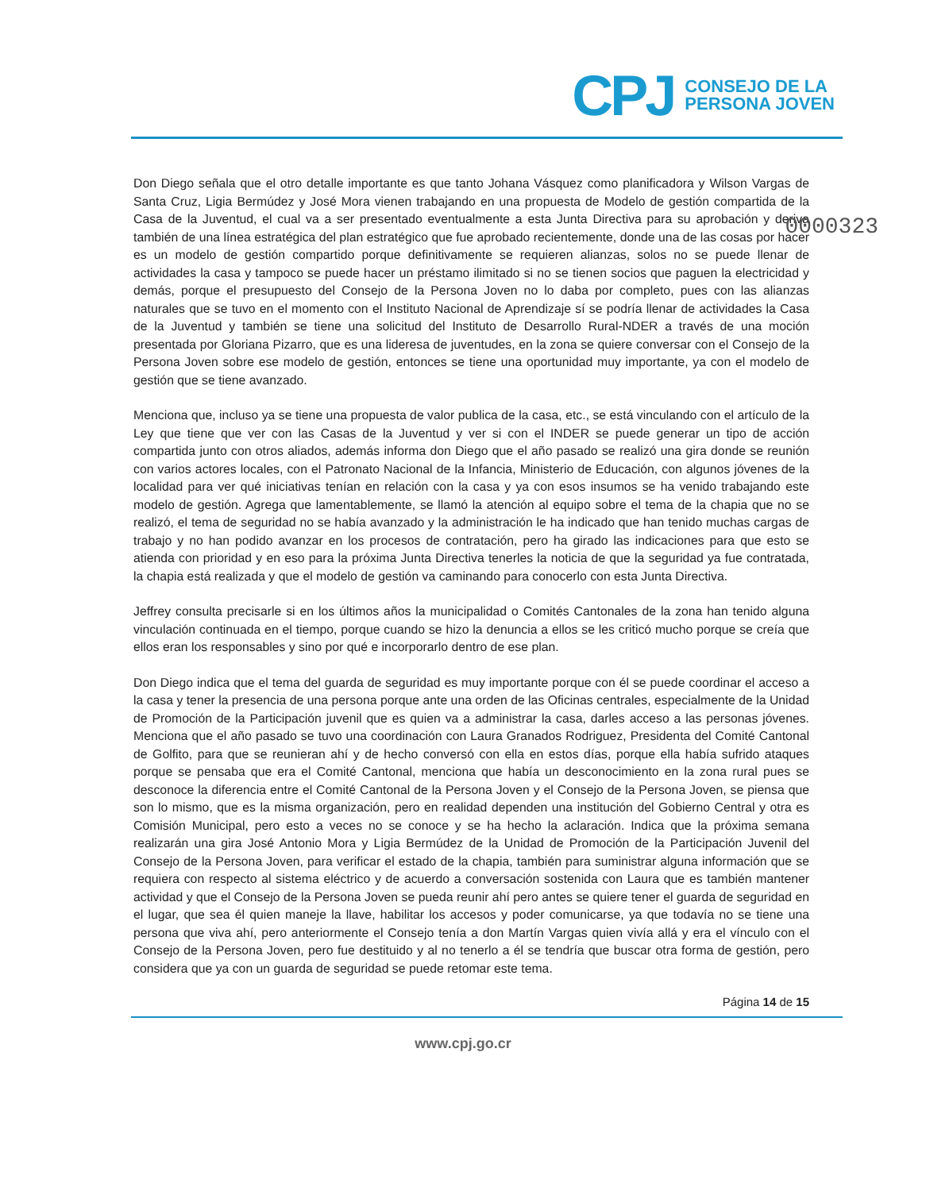CPJ
CONSEJO DE LA
PERSONA JOVEN
0000323
Don Diego señala que el otro detalle importante es que tanto Johana Vásquez como planificadora y Wilson Vargas de Santa Cruz, Ligia Bermúdez y José Mora vienen trabajando en una propuesta de Modelo de gestión compartida de la Casa de la Juventud, el cual va a ser presentado eventualmente a esta Junta Directiva para su aprobación y deriva también de una línea estratégica del plan estratégico que fue aprobado recientemente, donde una de las cosas por hacer es un modelo de gestión compartido porque definitivamente se requieren alianzas, solos no se puede llenar de actividades la casa y tampoco se puede hacer un préstamo ilimitado si no se tienen socios que paguen la electricidad y demás, porque el presupuesto del Consejo de la Persona Joven no lo daba por completo, pues con las alianzas naturales que se tuvo en el momento con el Instituto Nacional de Aprendizaje sí se podría llenar de actividades la Casa de la Juventud y también se tiene una solicitud del Instituto de Desarrollo Rural-NDER a través de una moción presentada por Gloriana Pizarro, que es una lideresa de juventudes, en la zona se quiere conversar con el Consejo de la Persona Joven sobre ese modelo de gestión, entonces se tiene una oportunidad muy importante, ya con el modelo de gestión que se tiene avanzado.
Menciona que, incluso ya se tiene una propuesta de valor publica de la casa, etc., se está vinculando con el artículo de la Ley que tiene que ver con las Casas de la Juventud y ver si con el INDER se puede generar un tipo de acción compartida junto con otros aliados, además informa don Diego que el año pasado se realizó una gira donde se reunión con varios actores locales, con el Patronato Nacional de la Infancia, Ministerio de Educación, con algunos jóvenes de la localidad para ver qué iniciativas tenían en relación con la casa y ya con esos insumos se ha venido trabajando este modelo de gestión. Agrega que lamentablemente, se llamó la atención al equipo sobre el tema de la chapia que no se realizó, el tema de seguridad no se había avanzado y la administración le ha indicado que han tenido muchas cargas de trabajo y no han podido avanzar en los procesos de contratación, pero ha girado las indicaciones para que esto se atienda con prioridad y en eso para la próxima Junta Directiva tenerles la noticia de que la seguridad ya fue contratada, la chapia está realizada y que el modelo de gestión va caminando para conocerlo con esta Junta Directiva.
Jeffrey consulta precisarle si en los últimos años la municipalidad o Comités Cantonales de la zona han tenido alguna vinculación continuada en el tiempo, porque cuando se hizo la denuncia a ellos se les criticó mucho porque se creía que ellos eran los responsables y sino por qué e incorporarlo dentro de ese plan.
Don Diego indica que el tema del guarda de seguridad es muy importante porque con él se puede coordinar el acceso a la casa y tener la presencia de una persona porque ante una orden de las Oficinas centrales, especialmente de la Unidad de Promoción de la Participación juvenil que es quien va a administrar la casa, darles acceso a las personas jóvenes. Menciona que el año pasado se tuvo una coordinación con Laura Granados Rodriguez, Presidenta del Comité Cantonal de Golfito, para que se reunieran ahí y de hecho conversó con ella en estos días, porque ella había sufrido ataques porque se pensaba que era el Comité Cantonal, menciona que había un desconocimiento en la zona rural pues se desconoce la diferencia entre el Comité Cantonal de la Persona Joven y el Consejo de la Persona Joven, se piensa que son lo mismo, que es la misma organización, pero en realidad dependen una institución del Gobierno Central y otra es Comisión Municipal, pero esto a veces no se conoce y se ha hecho la aclaración. Indica que la próxima semana realizarán una gira José Antonio Mora y Ligia Bermúdez de la Unidad de Promoción de la Participación Juvenil del Consejo de la Persona Joven, para verificar el estado de la chapia, también para suministrar alguna información que se requiera con respecto al sistema eléctrico y de acuerdo a conversación sostenida con Laura que es también mantener actividad y que el Consejo de la Persona Joven se pueda reunir ahí pero antes se quiere tener el guarda de seguridad en el lugar, que sea él quien maneje la llave, habilitar los accesos y poder comunicarse, ya que todavía no se tiene una persona que viva ahí, pero anteriormente el Consejo tenía a don Martín Vargas quien vivía allá y era el vínculo con el Consejo de la Persona Joven, pero fue destituido y al no tenerlo a él se tendría que buscar otra forma de gestión, pero considera que ya con un guarda de seguridad se puede retomar este tema.
Página 14 de 15
www.cpj.go.cr